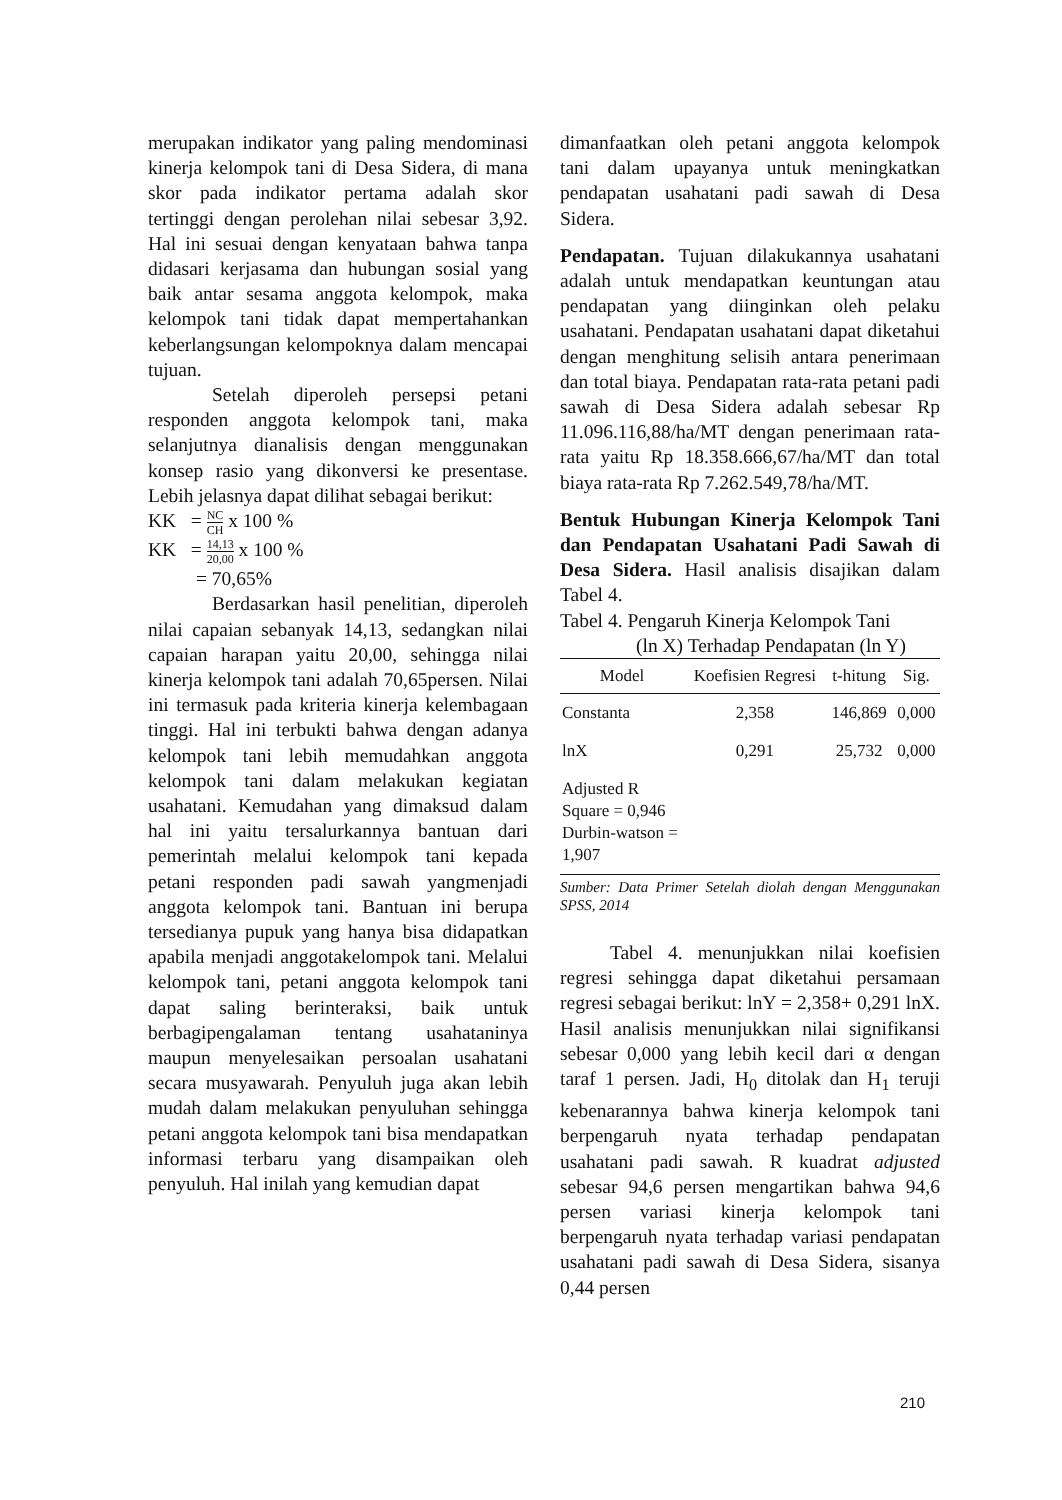merupakan indikator yang paling mendominasi kinerja kelompok tani di Desa Sidera, di mana skor pada indikator pertama adalah skor tertinggi dengan perolehan nilai sebesar 3,92. Hal ini sesuai dengan kenyataan bahwa tanpa didasari kerjasama dan hubungan sosial yang baik antar sesama anggota kelompok, maka kelompok tani tidak dapat mempertahankan keberlangsungan kelompoknya dalam mencapai tujuan.
Setelah diperoleh persepsi petani responden anggota kelompok tani, maka selanjutnya dianalisis dengan menggunakan konsep rasio yang dikonversi ke presentase. Lebih jelasnya dapat dilihat sebagai berikut:
KK = NC CH x 100 %
KK = 14,13 20,00 x 100 %
= 70,65%
Berdasarkan hasil penelitian, diperoleh nilai capaian sebanyak 14,13, sedangkan nilai capaian harapan yaitu 20,00, sehingga nilai kinerja kelompok tani adalah 70,65persen. Nilai ini termasuk pada kriteria kinerja kelembagaan tinggi. Hal ini terbukti bahwa dengan adanya kelompok tani lebih memudahkan anggota kelompok tani dalam melakukan kegiatan usahatani. Kemudahan yang dimaksud dalam hal ini yaitu tersalurkannya bantuan dari pemerintah melalui kelompok tani kepada petani responden padi sawah yangmenjadi anggota kelompok tani. Bantuan ini berupa tersedianya pupuk yang hanya bisa didapatkan apabila menjadi anggotakelompok tani. Melalui kelompok tani, petani anggota kelompok tani dapat saling berinteraksi, baik untuk berbagipengalaman tentang usahataninya maupun menyelesaikan persoalan usahatani secara musyawarah. Penyuluh juga akan lebih mudah dalam melakukan penyuluhan sehingga petani anggota kelompok tani bisa mendapatkan informasi terbaru yang disampaikan oleh penyuluh. Hal inilah yang kemudian dapat
dimanfaatkan oleh petani anggota kelompok tani dalam upayanya untuk meningkatkan pendapatan usahatani padi sawah di Desa Sidera.
Pendapatan. Tujuan dilakukannya usahatani adalah untuk mendapatkan keuntungan atau pendapatan yang diinginkan oleh pelaku usahatani. Pendapatan usahatani dapat diketahui dengan menghitung selisih antara penerimaan dan total biaya. Pendapatan rata-rata petani padi sawah di Desa Sidera adalah sebesar Rp 11.096.116,88/ha/MT dengan penerimaan rata-rata yaitu Rp 18.358.666,67/ha/MT dan total biaya rata-rata Rp 7.262.549,78/ha/MT.
Bentuk Hubungan Kinerja Kelompok Tani dan Pendapatan Usahatani Padi Sawah di Desa Sidera. Hasil analisis disajikan dalam Tabel 4.
Tabel 4. Pengaruh Kinerja Kelompok Tani
(ln X) Terhadap Pendapatan (ln Y)
| Model | Koefisien Regresi | t-hitung | Sig. |
| --- | --- | --- | --- |
| Constanta | 2,358 | 146,869 | 0,000 |
| lnX | 0,291 | 25,732 | 0,000 |
| Adjusted R Square = 0,946 Durbin-watson = 1,907 | | | |
Sumber: Data Primer Setelah diolah dengan Menggunakan SPSS, 2014
Tabel 4. menunjukkan nilai koefisien regresi sehingga dapat diketahui persamaan regresi sebagai berikut: lnY = 2,358+ 0,291 lnX. Hasil analisis menunjukkan nilai signifikansi sebesar 0,000 yang lebih kecil dari α dengan taraf 1 persen. Jadi, H<sub>0</sub> ditolak dan H<sub>1</sub> teruji kebenarannya bahwa kinerja kelompok tani berpengaruh nyata terhadap pendapatan usahatani padi sawah. R kuadrat adjusted sebesar 94,6 persen mengartikan bahwa 94,6 persen variasi kinerja kelompok tani berpengaruh nyata terhadap variasi pendapatan usahatani padi sawah di Desa Sidera, sisanya 0,44 persen
210